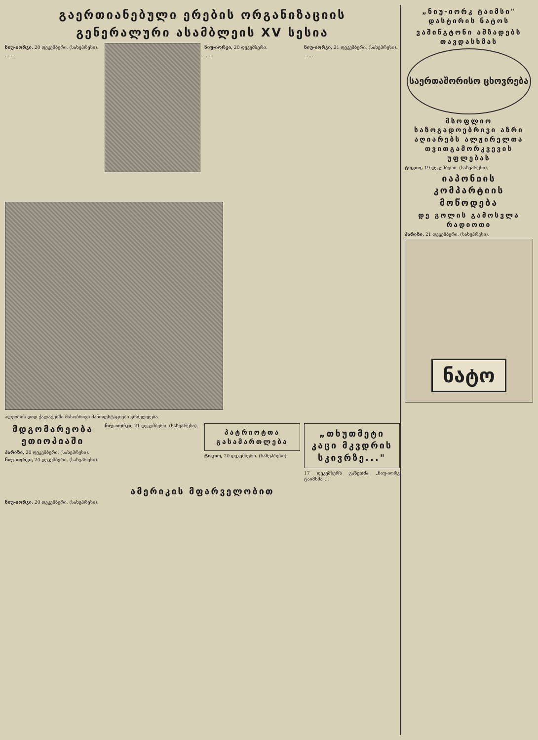გაერთიანებული ერების ორგანიზაციის
გენერალური ასამბლეის XV სესია
ნიუ-იორკი, 20 დეკემბერი. (სახეპრესი).
……
ნიუ-იორკი, 20 დეკემბერი.
……
ნიუ-იორკი, 21 დეკემბერი. (სახეპრესი).
……
ალჟირის დიდ ქალაქებში მასობრივი მანიფესტაციები გრძელდება.
მდგომარეობა ეთიოპიაში
პარიზი, 20 დეკემბერი. (სახეპრესი).
ნიუ-იორკი, 20 დეკემბერი. (სახეპრესი).
ნიუ-იორკი, 21 დეკემბერი. (სახეპრესი).
პატრიოტთა გასამართლება
ტოკიო, 20 დეკემბერი. (სახეპრესი).
„თხუთმეტი კაცი მკვდრის სკივრზე..."
17 დეკემბერს გაზეთმა „ნიუ-იორკ ტაიმსმა"…
ამერიკის მფარველობით
ნიუ-იორკი, 20 დეკემბერი. (სახეპრესი).
„ნიუ-იორკ ტაიმსი" დასტირის ნატოს
ვაშინგტონი ამზადებს თავდასხმას
საერთაშორისო ცხოვრება
მსოფლიო საზოგადოებრივი აზრი აღიარებს ალჟირელთა თვითგამორკვევის უფლებას
ტოკიო, 19 დეკემბერი. (სახეპრესი).
იაპონიის კომპარტიის მოწოდება
დე გოლის გამოსვლა რადიოთი
პარიზი, 21 დეკემბერი. (სახეპრესი).
ნატო